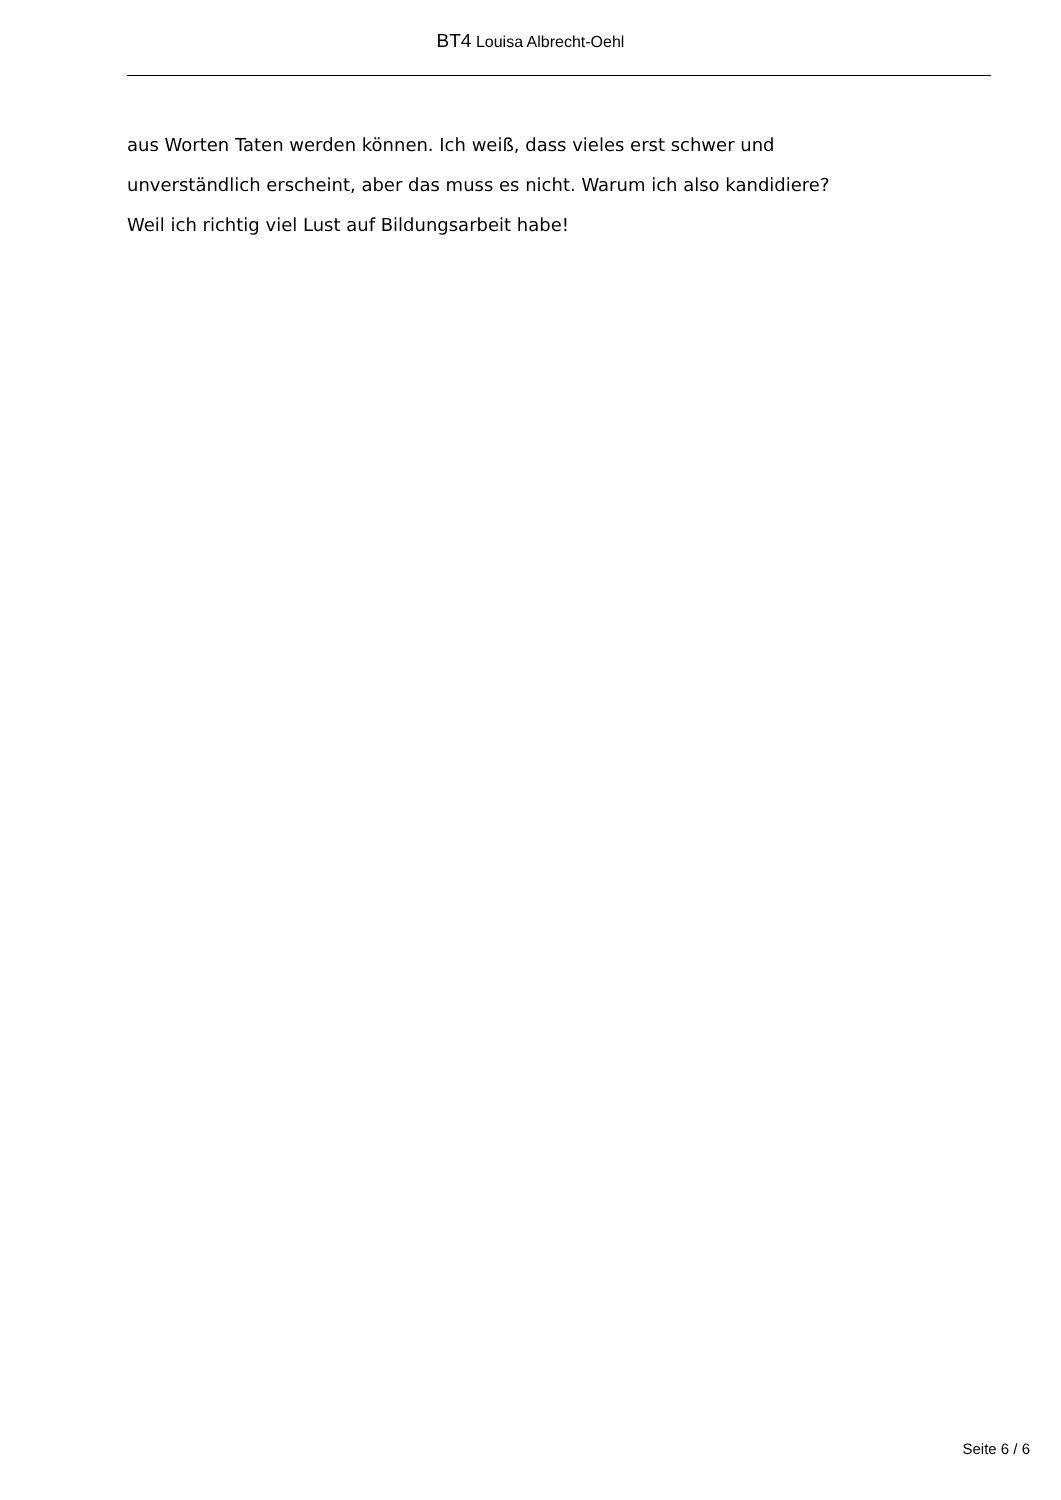BT4 Louisa Albrecht-Oehl
aus Worten Taten werden können. Ich weiß, dass vieles erst schwer und
unverständlich erscheint, aber das muss es nicht. Warum ich also kandidiere?
Weil ich richtig viel Lust auf Bildungsarbeit habe!
Seite 6 / 6